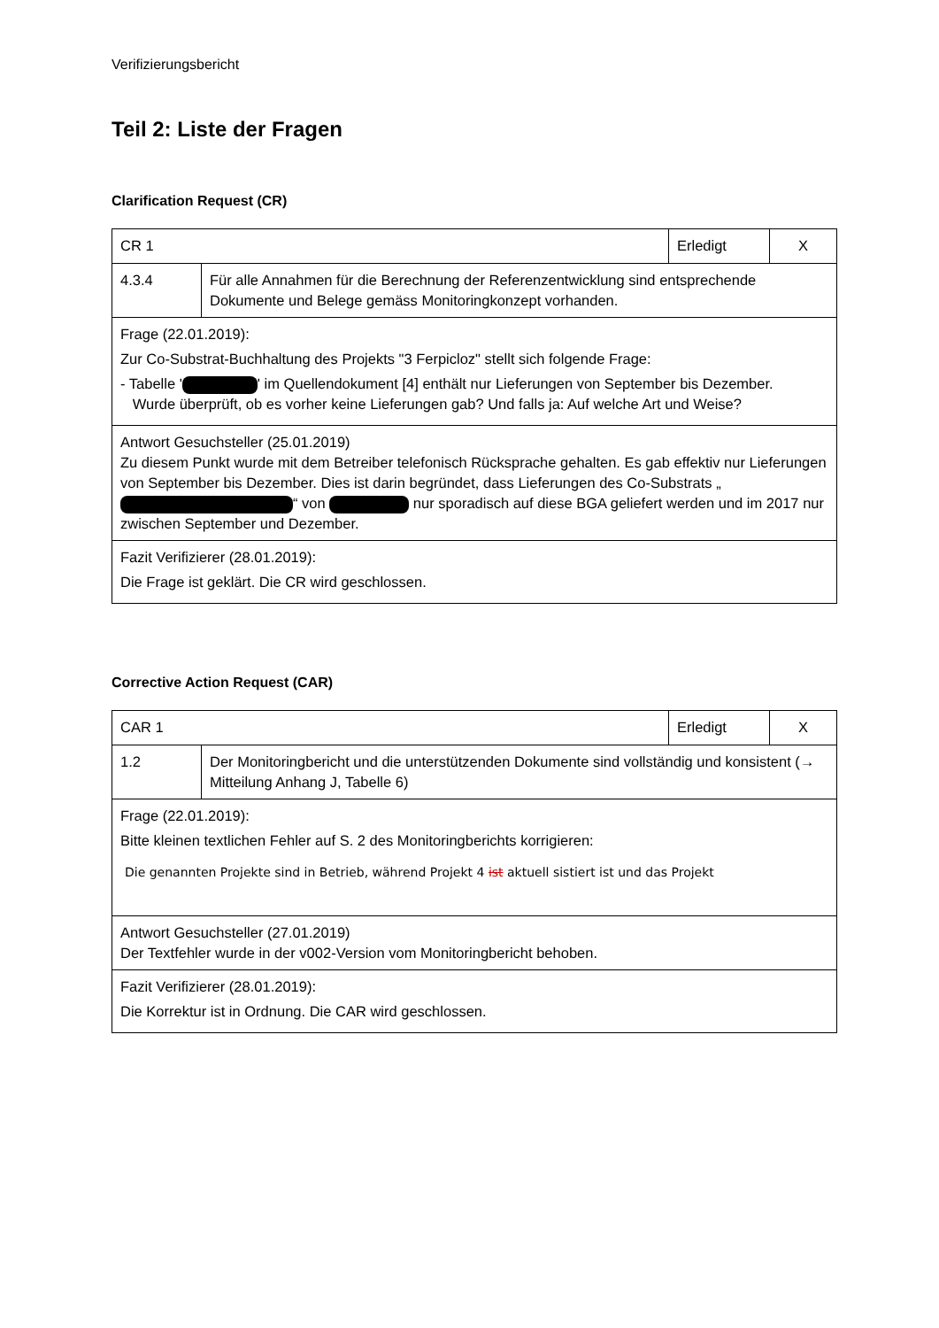Verifizierungsbericht
Teil 2: Liste der Fragen
Clarification Request (CR)
| CR 1 | | Erledigt | X |
| 4.3.4 | Für alle Annahmen für die Berechnung der Referenzentwicklung sind entsprechende Dokumente und Belege gemäss Monitoringkonzept vorhanden. | | |
| Frage (22.01.2019): Zur Co-Substrat-Buchhaltung des Projekts "3 Ferpicloz" stellt sich folgende Frage: - Tabelle ' ' im Quellendokument [4] enthält nur Lieferungen von September bis Dezember. Wurde überprüft, ob es vorher keine Lieferungen gab? Und falls ja: Auf welche Art und Weise? | | | |
| Antwort Gesuchsteller (25.01.2019) Zu diesem Punkt wurde mit dem Betreiber telefonisch Rücksprache gehalten. Es gab effektiv nur Lieferungen von September bis Dezember. Dies ist darin begründet, dass Lieferungen des Co-Substrats „ “ von nur sporadisch auf diese BGA geliefert werden und im 2017 nur zwischen September und Dezember. | | | |
| Fazit Verifizierer (28.01.2019): Die Frage ist geklärt. Die CR wird geschlossen. | | | |
Corrective Action Request (CAR)
| CAR 1 | | Erledigt | X |
| 1.2 | Der Monitoringbericht und die unterstützenden Dokumente sind vollständig und konsistent (→ Mitteilung Anhang J, Tabelle 6) | | |
| Frage (22.01.2019): Bitte kleinen textlichen Fehler auf S. 2 des Monitoringberichts korrigieren: Die genannten Projekte sind in Betrieb, während Projekt 4 ist aktuell sistiert ist und das Projekt | | | |
| Antwort Gesuchsteller (27.01.2019) Der Textfehler wurde in der v002-Version vom Monitoringbericht behoben. | | | |
| Fazit Verifizierer (28.01.2019): Die Korrektur ist in Ordnung. Die CAR wird geschlossen. | | | |